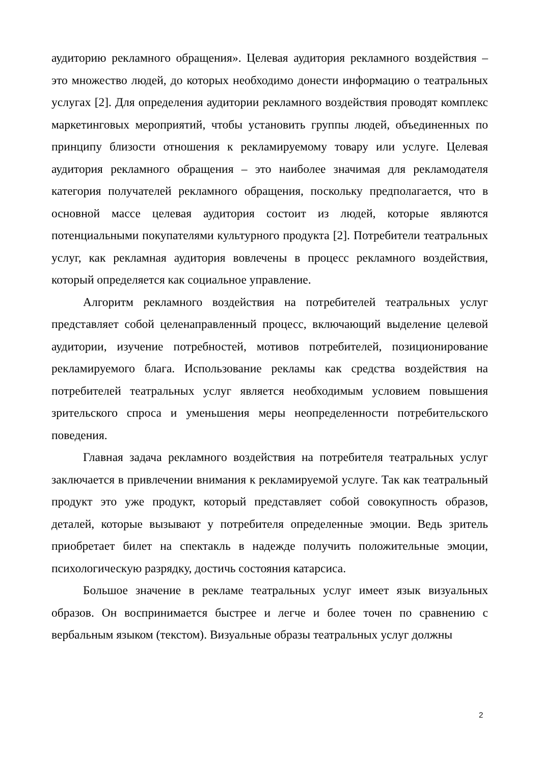аудиторию рекламного обращения». Целевая аудитория рекламного воздействия – это множество людей, до которых необходимо донести информацию о театральных услугах [2]. Для определения аудитории рекламного воздействия проводят комплекс маркетинговых мероприятий, чтобы установить группы людей, объединенных по принципу близости отношения к рекламируемому товару или услуге. Целевая аудитория рекламного обращения – это наиболее значимая для рекламодателя категория получателей рекламного обращения, поскольку предполагается, что в основной массе целевая аудитория состоит из людей, которые являются потенциальными покупателями культурного продукта [2]. Потребители театральных услуг, как рекламная аудитория вовлечены в процесс рекламного воздействия, который определяется как социальное управление.
Алгоритм рекламного воздействия на потребителей театральных услуг представляет собой целенаправленный процесс, включающий выделение целевой аудитории, изучение потребностей, мотивов потребителей, позиционирование рекламируемого блага. Использование рекламы как средства воздействия на потребителей театральных услуг является необходимым условием повышения зрительского спроса и уменьшения меры неопределенности потребительского поведения.
Главная задача рекламного воздействия на потребителя театральных услуг заключается в привлечении внимания к рекламируемой услуге. Так как театральный продукт это уже продукт, который представляет собой совокупность образов, деталей, которые вызывают у потребителя определенные эмоции. Ведь зритель приобретает билет на спектакль в надежде получить положительные эмоции, психологическую разрядку, достичь состояния катарсиса.
Большое значение в рекламе театральных услуг имеет язык визуальных образов. Он воспринимается быстрее и легче и более точен по сравнению с вербальным языком (текстом). Визуальные образы театральных услуг должны
2